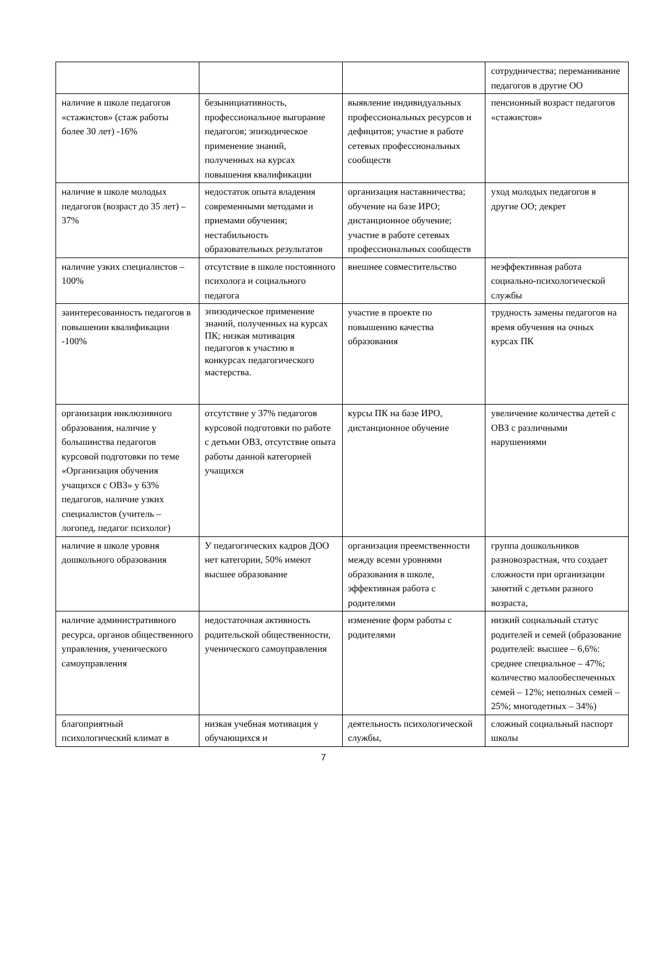| | | | сотрудничества; переманивание педагогов в другие ОО |
| наличие в школе педагогов «стажистов» (стаж работы более 30 лет) -16% | безынициативность, профессиональное выгорание педагогов; эпизодическое применение знаний, полученных на курсах повышения квалификации | выявление индивидуальных профессиональных ресурсов и дефицитов; участие в работе сетевых профессиональных сообществ | пенсионный возраст педагогов «стажистов» |
| наличие в школе молодых педагогов (возраст до 35 лет) – 37% | недостаток опыта владения современными методами и приемами обучения; нестабильность образовательных результатов | организация наставничества; обучение на базе ИРО; дистанционное обучение; участие в работе сетевых профессиональных сообществ | уход молодых педагогов в другие ОО; декрет |
| наличие узких специалистов – 100% | отсутствие в школе постоянного психолога и социального педагога | внешнее совместительство | неэффективная работа социально-психологической службы |
| заинтересованность педагогов в повышении квалификации -100% | эпизодическое применение знаний, полученных на курсах ПК; низкая мотивация педагогов к участию в конкурсах педагогического мастерства. | участие в проекте по повышению качества образования | трудность замены педагогов на время обучения на очных курсах ПК |
| организация инклюзивного образования, наличие у большинства педагогов курсовой подготовки по теме «Организация обучения учащихся с ОВЗ» у 63% педагогов, наличие узких специалистов (учитель – логопед, педагог психолог) | отсутствие у 37% педагогов курсовой подготовки по работе с детьми ОВЗ, отсутствие опыта работы данной категорией учащихся | курсы ПК на базе ИРО, дистанционное обучение | увеличение количества детей с ОВЗ с различными нарушениями |
| наличие в школе уровня дошкольного образования | У педагогических кадров ДОО нет категории, 50% имеют высшее образование | организация преемственности между всеми уровнями образования в школе, эффективная работа с родителями | группа дошкольников разновозрастная, что создает сложности при организации занятий с детьми разного возраста, |
| наличие административного ресурса, органов общественного управления, ученического самоуправления | недостаточная активность родительской общественности, ученического самоуправления | изменение форм работы с родителями | низкий социальный статус родителей и семей (образование родителей: высшее – 6,6%: среднее специальное – 47%; количество малообеспеченных семей – 12%; неполных семей – 25%; многодетных – 34%) |
| благоприятный психологический климат в | низкая учебная мотивация у обучающихся и | деятельность психологической службы, | сложный социальный паспорт школы |
7